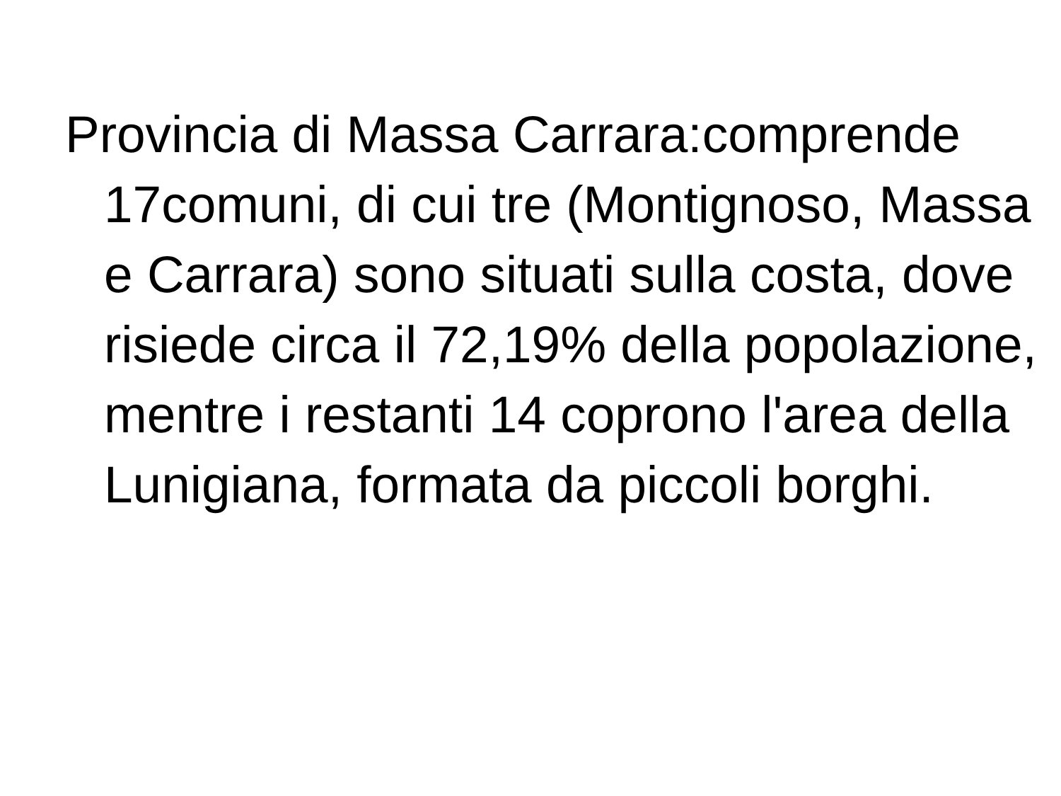Provincia di Massa Carrara:comprende 17comuni, di cui tre (Montignoso, Massa e Carrara) sono situati sulla costa, dove risiede circa il 72,19% della popolazione, mentre i restanti 14 coprono l'area della Lunigiana, formata da piccoli borghi.